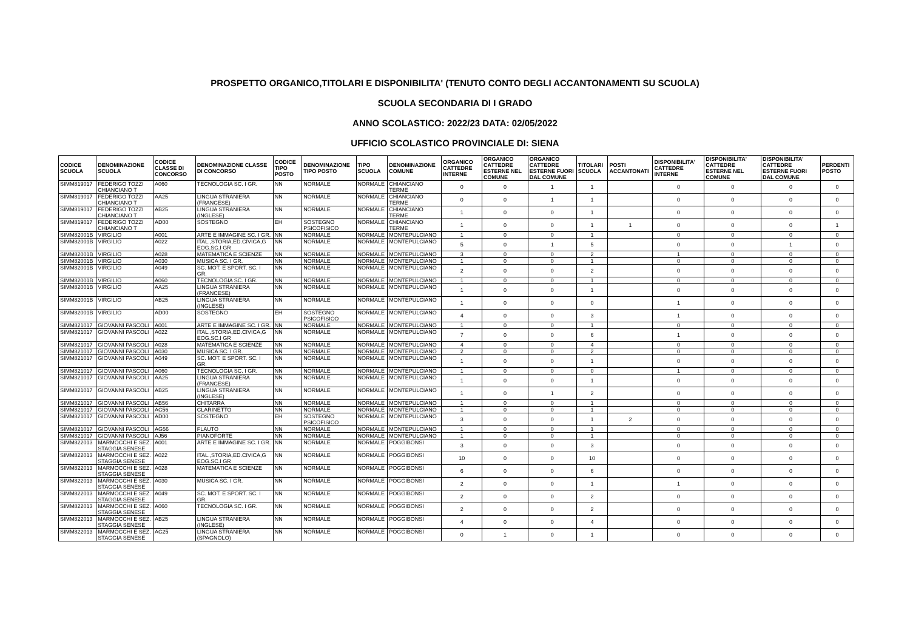PROSPETTO ORGANICO,TITOLARI E DISPONIBILITA' (TENUTO CONTO DEGLI ACCANTONAMENTI SU SCUOLA)
SCUOLA SECONDARIA DI I GRADO
ANNO SCOLASTICO: 2022/23 DATA: 02/05/2022
UFFICIO SCOLASTICO PROVINCIALE DI: SIENA
| CODICE SCUOLA | DENOMINAZIONE SCUOLA | CODICE CLASSE DI CONCORSO | DENOMINAZIONE CLASSE DI CONCORSO | CODICE TIPO POSTO | DENOMINAZIONE TIPO POSTO | TIPO SCUOLA | DENOMINAZIONE COMUNE | ORGANICO CATTEDRE INTERNE | ORGANICO CATTEDRE ESTERNE NEL COMUNE | ORGANICO CATTEDRE ESTERNE FUORI DAL COMUNE | TITOLARI SCUOLA | POSTI ACCANTONATI | DISPONIBILITA' CATTEDRE INTERNE | DISPONIBILITA' CATTEDRE ESTERNE NEL COMUNE | DISPONIBILITA' CATTEDRE ESTERNE FUORI DAL COMUNE | PERDENTI POSTO |
| --- | --- | --- | --- | --- | --- | --- | --- | --- | --- | --- | --- | --- | --- | --- | --- | --- |
| SIMM819017 | FEDERIGO TOZZI CHIANCIANO T | A060 | TECNOLOGIA SC. I GR. | NN | NORMALE | NORMALE | CHIANCIANO TERME | 0 | 0 | 1 | 1 | | 0 | 0 | 0 | 0 |
| SIMM819017 | FEDERIGO TOZZI CHIANCIANO T | AA25 | LINGUA STRANIERA (FRANCESE) | NN | NORMALE | NORMALE | CHIANCIANO TERME | 0 | 0 | 1 | 1 | | 0 | 0 | 0 | 0 |
| SIMM819017 | FEDERIGO TOZZI CHIANCIANO T | AB25 | LINGUA STRANIERA (INGLESE) | NN | NORMALE | NORMALE | CHIANCIANO TERME | 1 | 0 | 0 | 1 | | 0 | 0 | 0 | 0 |
| SIMM819017 | FEDERIGO TOZZI CHIANCIANO T | AD00 | SOSTEGNO | EH | SOSTEGNO PSICOFISICO | NORMALE | CHIANCIANO TERME | 1 | 0 | 0 | 1 | 1 | 0 | 0 | 0 | 1 |
| SIMM82001B | VIRGILIO | A001 | ARTE E IMMAGINE SC. I GR. | NN | NORMALE | NORMALE | MONTEPULCIANO | 1 | 0 | 0 | 1 | | 0 | 0 | 0 | 0 |
| SIMM82001B | VIRGILIO | A022 | ITAL.,STORIA,ED.CIVICA,G EOG.SC.I GR | NN | NORMALE | NORMALE | MONTEPULCIANO | 5 | 0 | 1 | 5 | | 0 | 0 | 1 | 0 |
| SIMM82001B | VIRGILIO | A028 | MATEMATICA E SCIENZE | NN | NORMALE | NORMALE | MONTEPULCIANO | 3 | 0 | 0 | 2 | | 1 | 0 | 0 | 0 |
| SIMM82001B | VIRGILIO | A030 | MUSICA SC. I GR. | NN | NORMALE | NORMALE | MONTEPULCIANO | 1 | 0 | 0 | 1 | | 0 | 0 | 0 | 0 |
| SIMM82001B | VIRGILIO | A049 | SC. MOT. E SPORT. SC. I GR. | NN | NORMALE | NORMALE | MONTEPULCIANO | 2 | 0 | 0 | 2 | | 0 | 0 | 0 | 0 |
| SIMM82001B | VIRGILIO | A060 | TECNOLOGIA SC. I GR. | NN | NORMALE | NORMALE | MONTEPULCIANO | 1 | 0 | 0 | 1 | | 0 | 0 | 0 | 0 |
| SIMM82001B | VIRGILIO | AA25 | LINGUA STRANIERA (FRANCESE) | NN | NORMALE | NORMALE | MONTEPULCIANO | 1 | 0 | 0 | 1 | | 0 | 0 | 0 | 0 |
| SIMM82001B | VIRGILIO | AB25 | LINGUA STRANIERA (INGLESE) | NN | NORMALE | NORMALE | MONTEPULCIANO | 1 | 0 | 0 | 0 | | 1 | 0 | 0 | 0 |
| SIMM82001B | VIRGILIO | AD00 | SOSTEGNO | EH | SOSTEGNO PSICOFISICO | NORMALE | MONTEPULCIANO | 4 | 0 | 0 | 3 | | 1 | 0 | 0 | 0 |
| SIMM821017 | GIOVANNI PASCOLI | A001 | ARTE E IMMAGINE SC. I GR. | NN | NORMALE | NORMALE | MONTEPULCIANO | 1 | 0 | 0 | 1 | | 0 | 0 | 0 | 0 |
| SIMM821017 | GIOVANNI PASCOLI | A022 | ITAL.,STORIA,ED.CIVICA,G EOG.SC.I GR | NN | NORMALE | NORMALE | MONTEPULCIANO | 7 | 0 | 0 | 6 | | 1 | 0 | 0 | 0 |
| SIMM821017 | GIOVANNI PASCOLI | A028 | MATEMATICA E SCIENZE | NN | NORMALE | NORMALE | MONTEPULCIANO | 4 | 0 | 0 | 4 | | 0 | 0 | 0 | 0 |
| SIMM821017 | GIOVANNI PASCOLI | A030 | MUSICA SC. I GR. | NN | NORMALE | NORMALE | MONTEPULCIANO | 2 | 0 | 0 | 2 | | 0 | 0 | 0 | 0 |
| SIMM821017 | GIOVANNI PASCOLI | A049 | SC. MOT. E SPORT. SC. I GR. | NN | NORMALE | NORMALE | MONTEPULCIANO | 1 | 0 | 0 | 1 | | 0 | 0 | 0 | 0 |
| SIMM821017 | GIOVANNI PASCOLI | A060 | TECNOLOGIA SC. I GR. | NN | NORMALE | NORMALE | MONTEPULCIANO | 1 | 0 | 0 | 0 | | 1 | 0 | 0 | 0 |
| SIMM821017 | GIOVANNI PASCOLI | AA25 | LINGUA STRANIERA (FRANCESE) | NN | NORMALE | NORMALE | MONTEPULCIANO | 1 | 0 | 0 | 1 | | 0 | 0 | 0 | 0 |
| SIMM821017 | GIOVANNI PASCOLI | AB25 | LINGUA STRANIERA (INGLESE) | NN | NORMALE | NORMALE | MONTEPULCIANO | 1 | 0 | 1 | 2 | | 0 | 0 | 0 | 0 |
| SIMM821017 | GIOVANNI PASCOLI | AB56 | CHITARRA | NN | NORMALE | NORMALE | MONTEPULCIANO | 1 | 0 | 0 | 1 | | 0 | 0 | 0 | 0 |
| SIMM821017 | GIOVANNI PASCOLI | AC56 | CLARINETTO | NN | NORMALE | NORMALE | MONTEPULCIANO | 1 | 0 | 0 | 1 | | 0 | 0 | 0 | 0 |
| SIMM821017 | GIOVANNI PASCOLI | AD00 | SOSTEGNO | EH | SOSTEGNO PSICOFISICO | NORMALE | MONTEPULCIANO | 3 | 0 | 0 | 1 | 2 | 0 | 0 | 0 | 0 |
| SIMM821017 | GIOVANNI PASCOLI | AG56 | FLAUTO | NN | NORMALE | NORMALE | MONTEPULCIANO | 1 | 0 | 0 | 1 | | 0 | 0 | 0 | 0 |
| SIMM821017 | GIOVANNI PASCOLI | AJ56 | PIANOFORTE | NN | NORMALE | NORMALE | MONTEPULCIANO | 1 | 0 | 0 | 1 | | 0 | 0 | 0 | 0 |
| SIMM822013 | MARMOCCHI E SEZ. STAGGIA SENESE | A001 | ARTE E IMMAGINE SC. I GR. | NN | NORMALE | NORMALE | POGGIBONSI | 3 | 0 | 0 | 3 | | 0 | 0 | 0 | 0 |
| SIMM822013 | MARMOCCHI E SEZ. STAGGIA SENESE | A022 | ITAL.,STORIA,ED.CIVICA,G EOG.SC.I GR | NN | NORMALE | NORMALE | POGGIBONSI | 10 | 0 | 0 | 10 | | 0 | 0 | 0 | 0 |
| SIMM822013 | MARMOCCHI E SEZ. STAGGIA SENESE | A028 | MATEMATICA E SCIENZE | NN | NORMALE | NORMALE | POGGIBONSI | 6 | 0 | 0 | 6 | | 0 | 0 | 0 | 0 |
| SIMM822013 | MARMOCCHI E SEZ. STAGGIA SENESE | A030 | MUSICA SC. I GR. | NN | NORMALE | NORMALE | POGGIBONSI | 2 | 0 | 0 | 1 | | 1 | 0 | 0 | 0 |
| SIMM822013 | MARMOCCHI E SEZ. STAGGIA SENESE | A049 | SC. MOT. E SPORT. SC. I GR. | NN | NORMALE | NORMALE | POGGIBONSI | 2 | 0 | 0 | 2 | | 0 | 0 | 0 | 0 |
| SIMM822013 | MARMOCCHI E SEZ. STAGGIA SENESE | A060 | TECNOLOGIA SC. I GR. | NN | NORMALE | NORMALE | POGGIBONSI | 2 | 0 | 0 | 2 | | 0 | 0 | 0 | 0 |
| SIMM822013 | MARMOCCHI E SEZ. STAGGIA SENESE | AB25 | LINGUA STRANIERA (INGLESE) | NN | NORMALE | NORMALE | POGGIBONSI | 4 | 0 | 0 | 4 | | 0 | 0 | 0 | 0 |
| SIMM822013 | MARMOCCHI E SEZ. STAGGIA SENESE | AC25 | LINGUA STRANIERA (SPAGNOLO) | NN | NORMALE | NORMALE | POGGIBONSI | 0 | 1 | 0 | 1 | | 0 | 0 | 0 | 0 |